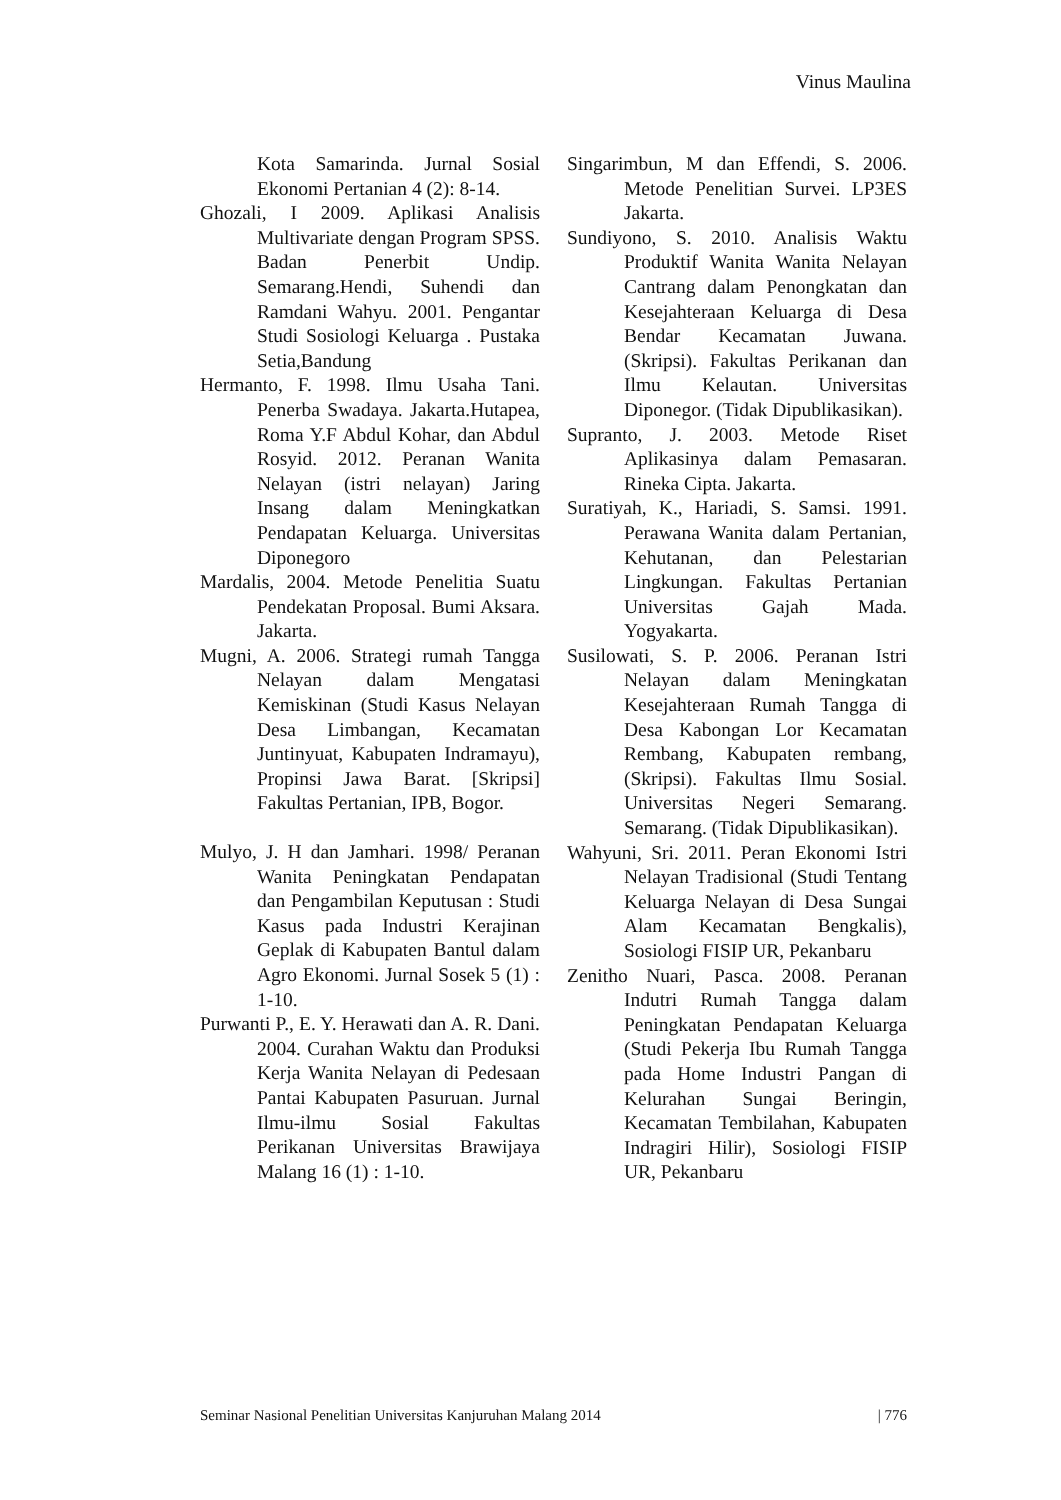Vinus Maulina
Kota Samarinda. Jurnal Sosial Ekonomi Pertanian 4 (2): 8-14.
Ghozali, I 2009. Aplikasi Analisis Multivariate dengan Program SPSS. Badan Penerbit Undip. Semarang.Hendi, Suhendi dan Ramdani Wahyu. 2001. Pengantar Studi Sosiologi Keluarga . Pustaka Setia,Bandung
Hermanto, F. 1998. Ilmu Usaha Tani. Penerba Swadaya. Jakarta.Hutapea, Roma Y.F Abdul Kohar, dan Abdul Rosyid. 2012. Peranan Wanita Nelayan (istri nelayan) Jaring Insang dalam Meningkatkan Pendapatan Keluarga. Universitas Diponegoro
Mardalis, 2004. Metode Penelitia Suatu Pendekatan Proposal. Bumi Aksara. Jakarta.
Mugni, A. 2006. Strategi rumah Tangga Nelayan dalam Mengatasi Kemiskinan (Studi Kasus Nelayan Desa Limbangan, Kecamatan Juntinyuat, Kabupaten Indramayu), Propinsi Jawa Barat. [Skripsi] Fakultas Pertanian, IPB, Bogor.
Mulyo, J. H dan Jamhari. 1998/ Peranan Wanita Peningkatan Pendapatan dan Pengambilan Keputusan : Studi Kasus pada Industri Kerajinan Geplak di Kabupaten Bantul dalam Agro Ekonomi. Jurnal Sosek 5 (1) : 1-10.
Purwanti P., E. Y. Herawati dan A. R. Dani. 2004. Curahan Waktu dan Produksi Kerja Wanita Nelayan di Pedesaan Pantai Kabupaten Pasuruan. Jurnal Ilmu-ilmu Sosial Fakultas Perikanan Universitas Brawijaya Malang 16 (1) : 1-10.
Singarimbun, M dan Effendi, S. 2006. Metode Penelitian Survei. LP3ES Jakarta.
Sundiyono, S. 2010. Analisis Waktu Produktif Wanita Wanita Nelayan Cantrang dalam Penongkatan dan Kesejahteraan Keluarga di Desa Bendar Kecamatan Juwana. (Skripsi). Fakultas Perikanan dan Ilmu Kelautan. Universitas Diponegor. (Tidak Dipublikasikan).
Supranto, J. 2003. Metode Riset Aplikasinya dalam Pemasaran. Rineka Cipta. Jakarta.
Suratiyah, K., Hariadi, S. Samsi. 1991. Perawana Wanita dalam Pertanian, Kehutanan, dan Pelestarian Lingkungan. Fakultas Pertanian Universitas Gajah Mada. Yogyakarta.
Susilowati, S. P. 2006. Peranan Istri Nelayan dalam Meningkatan Kesejahteraan Rumah Tangga di Desa Kabongan Lor Kecamatan Rembang, Kabupaten rembang, (Skripsi). Fakultas Ilmu Sosial. Universitas Negeri Semarang. Semarang. (Tidak Dipublikasikan).
Wahyuni, Sri. 2011. Peran Ekonomi Istri Nelayan Tradisional (Studi Tentang Keluarga Nelayan di Desa Sungai Alam Kecamatan Bengkalis), Sosiologi FISIP UR, Pekanbaru
Zenitho Nuari, Pasca. 2008. Peranan Indutri Rumah Tangga dalam Peningkatan Pendapatan Keluarga (Studi Pekerja Ibu Rumah Tangga pada Home Industri Pangan di Kelurahan Sungai Beringin, Kecamatan Tembilahan, Kabupaten Indragiri Hilir), Sosiologi FISIP UR, Pekanbaru
Seminar Nasional Penelitian Universitas Kanjuruhan Malang 2014 | 776